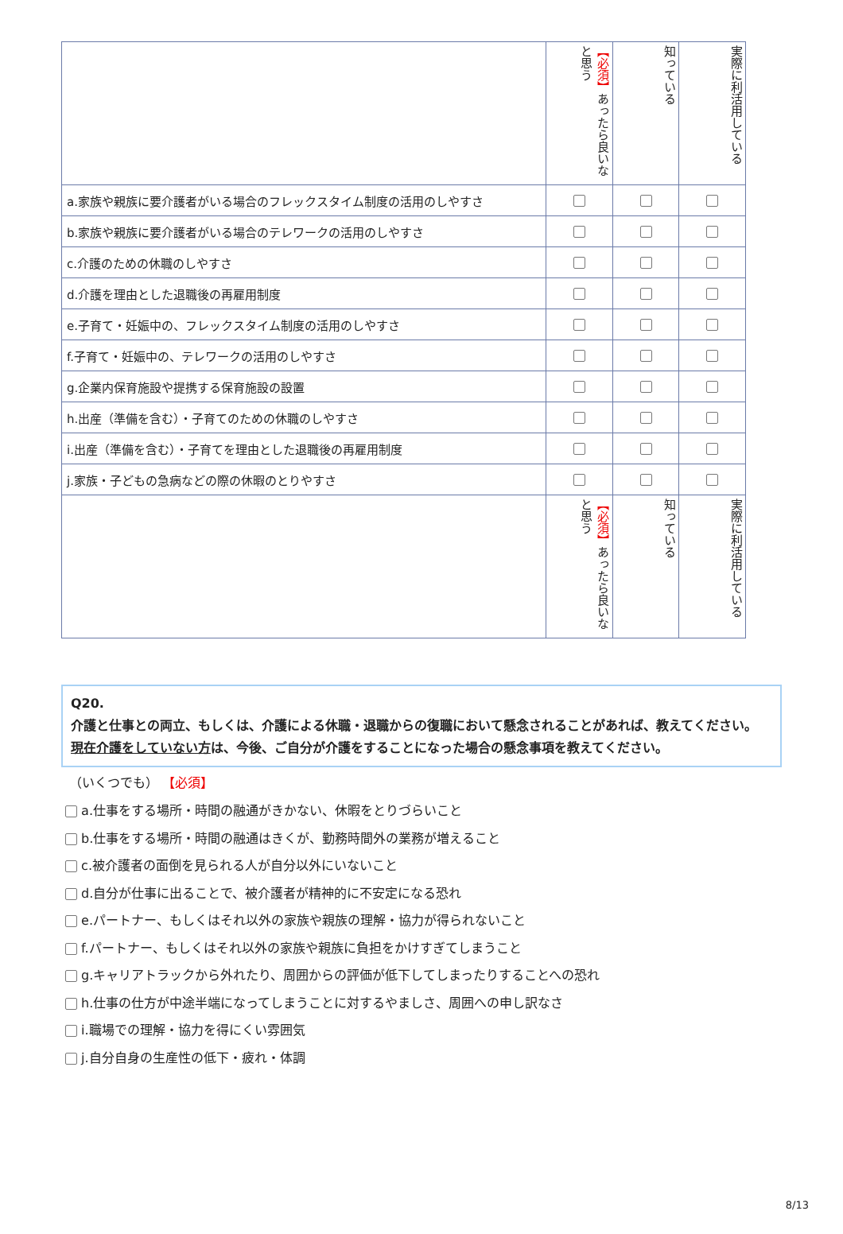| | 【必須】 あったら良いなと思う | 知っている | 実際に利活用している |
| --- | --- | --- | --- |
| a.家族や親族に要介護者がいる場合のフレックスタイム制度の活用のしやすさ | | | |
| b.家族や親族に要介護者がいる場合のテレワークの活用のしやすさ | | | |
| c.介護のための休職のしやすさ | | | |
| d.介護を理由とした退職後の再雇用制度 | | | |
| e.子育て・妊娠中の、フレックスタイム制度の活用のしやすさ | | | |
| f.子育て・妊娠中の、テレワークの活用のしやすさ | | | |
| g.企業内保育施設や提携する保育施設の設置 | | | |
| h.出産（準備を含む）・子育てのための休職のしやすさ | | | |
| i.出産（準備を含む）・子育てを理由とした退職後の再雇用制度 | | | |
| j.家族・子どもの急病などの際の休暇のとりやすさ | | | |
| | 【必須】 あったら良いなと思う | 知っている | 実際に利活用している |
Q20.
介護と仕事との両立、もしくは、介護による休職・退職からの復職において懸念されることがあれば、教えてください。
現在介護をしていない方は、今後、ご自分が介護をすることになった場合の懸念事項を教えてください。
（いくつでも） 【必須】
a.仕事をする場所・時間の融通がきかない、休暇をとりづらいこと
b.仕事をする場所・時間の融通はきくが、勤務時間外の業務が増えること
c.被介護者の面倒を見られる人が自分以外にいないこと
d.自分が仕事に出ることで、被介護者が精神的に不安定になる恐れ
e.パートナー、もしくはそれ以外の家族や親族の理解・協力が得られないこと
f.パートナー、もしくはそれ以外の家族や親族に負担をかけすぎてしまうこと
g.キャリアトラックから外れたり、周囲からの評価が低下してしまったりすることへの恐れ
h.仕事の仕方が中途半端になってしまうことに対するやましさ、周囲への申し訳なさ
i.職場での理解・協力を得にくい雰囲気
j.自分自身の生産性の低下・疲れ・体調
8/13